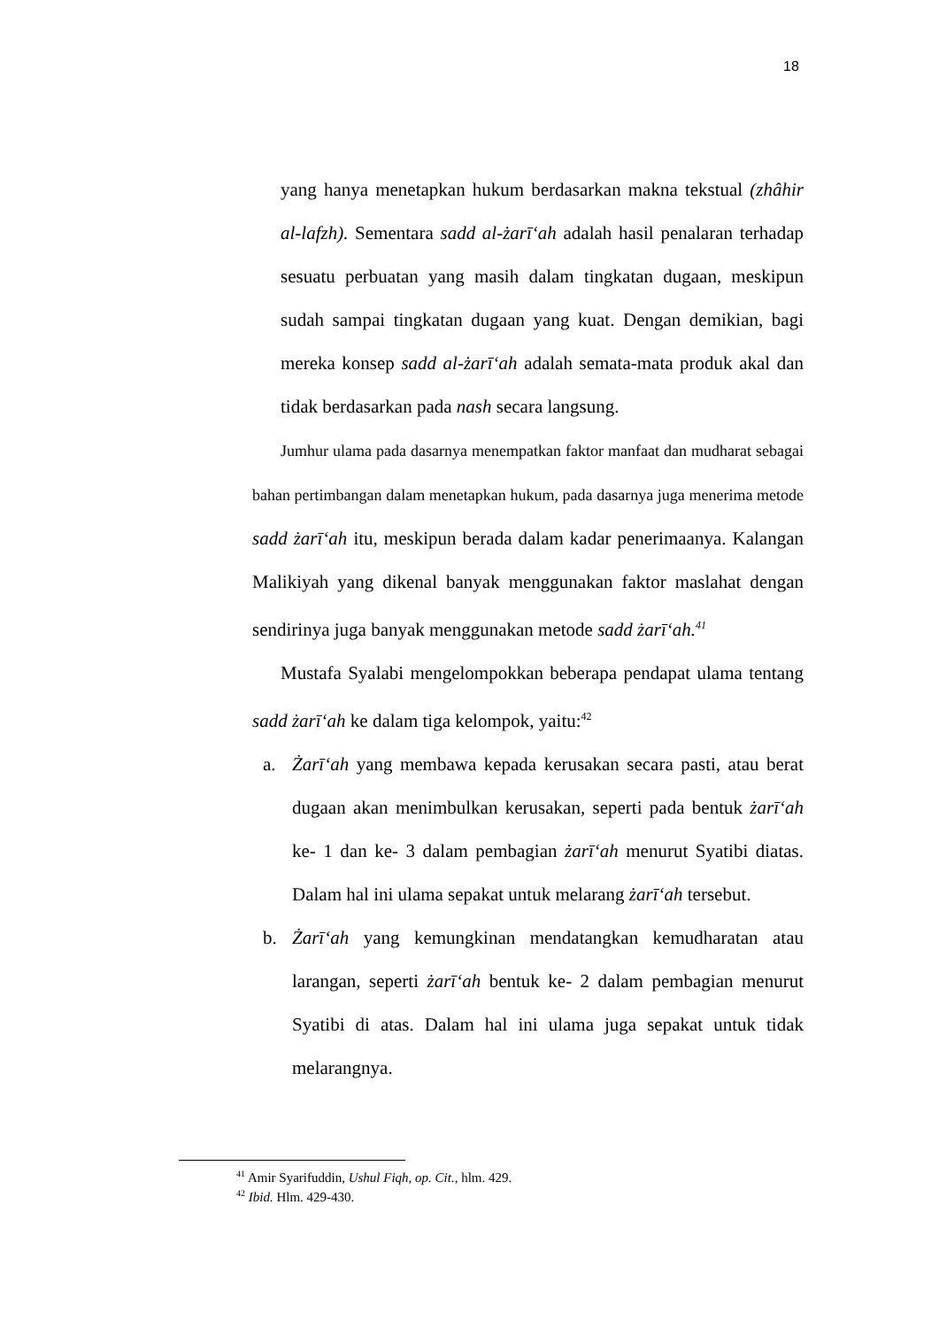18
yang hanya menetapkan hukum berdasarkan makna tekstual (zhâhir al-lafzh). Sementara sadd al-żarīʻah adalah hasil penalaran terhadap sesuatu perbuatan yang masih dalam tingkatan dugaan, meskipun sudah sampai tingkatan dugaan yang kuat. Dengan demikian, bagi mereka konsep sadd al-żarīʻah adalah semata-mata produk akal dan tidak berdasarkan pada nash secara langsung.
Jumhur ulama pada dasarnya menempatkan faktor manfaat dan mudharat sebagai bahan pertimbangan dalam menetapkan hukum, pada dasarnya juga menerima metode sadd żarīʻah itu, meskipun berada dalam kadar penerimaanya. Kalangan Malikiyah yang dikenal banyak menggunakan faktor maslahat dengan sendirinya juga banyak menggunakan metode sadd żarīʻah.<sup>41</sup>
Mustafa Syalabi mengelompokkan beberapa pendapat ulama tentang sadd żarīʻah ke dalam tiga kelompok, yaitu:<sup>42</sup>
a. Żarīʻah yang membawa kepada kerusakan secara pasti, atau berat dugaan akan menimbulkan kerusakan, seperti pada bentuk żarīʻah ke- 1 dan ke- 3 dalam pembagian żarīʻah menurut Syatibi diatas. Dalam hal ini ulama sepakat untuk melarang żarīʻah tersebut.
b. Żarīʻah yang kemungkinan mendatangkan kemudharatan atau larangan, seperti żarīʻah bentuk ke- 2 dalam pembagian menurut Syatibi di atas. Dalam hal ini ulama juga sepakat untuk tidak melarangnya.
<sup>41</sup> Amir Syarifuddin, Ushul Fiqh, op. Cit., hlm. 429.
<sup>42</sup> Ibid. Hlm. 429-430.